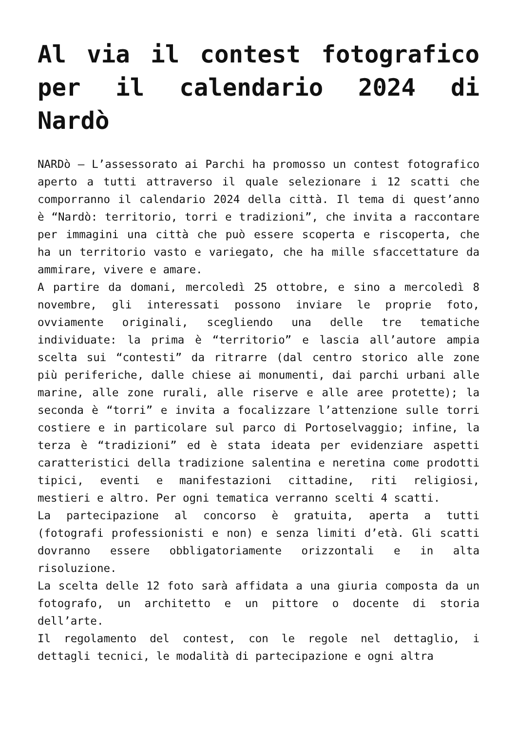Al via il contest fotografico per il calendario 2024 di Nardò
NARDò – L’assessorato ai Parchi ha promosso un contest fotografico aperto a tutti attraverso il quale selezionare i 12 scatti che comporranno il calendario 2024 della città. Il tema di quest’anno è “Nardò: territorio, torri e tradizioni”, che invita a raccontare per immagini una città che può essere scoperta e riscoperta, che ha un territorio vasto e variegato, che ha mille sfaccettature da ammirare, vivere e amare.
A partire da domani, mercoledì 25 ottobre, e sino a mercoledì 8 novembre, gli interessati possono inviare le proprie foto, ovviamente originali, scegliendo una delle tre tematiche individuate: la prima è “territorio” e lascia all’autore ampia scelta sui “contesti” da ritrarre (dal centro storico alle zone più periferiche, dalle chiese ai monumenti, dai parchi urbani alle marine, alle zone rurali, alle riserve e alle aree protette); la seconda è “torri” e invita a focalizzare l’attenzione sulle torri costiere e in particolare sul parco di Portoselvaggio; infine, la terza è “tradizioni” ed è stata ideata per evidenziare aspetti caratteristici della tradizione salentina e neretina come prodotti tipici, eventi e manifestazioni cittadine, riti religiosi, mestieri e altro. Per ogni tematica verranno scelti 4 scatti.
La partecipazione al concorso è gratuita, aperta a tutti (fotografi professionisti e non) e senza limiti d’età. Gli scatti dovranno essere obbligatoriamente orizzontali e in alta risoluzione.
La scelta delle 12 foto sarà affidata a una giuria composta da un fotografo, un architetto e un pittore o docente di storia dell’arte.
Il regolamento del contest, con le regole nel dettaglio, i dettagli tecnici, le modalità di partecipazione e ogni altra